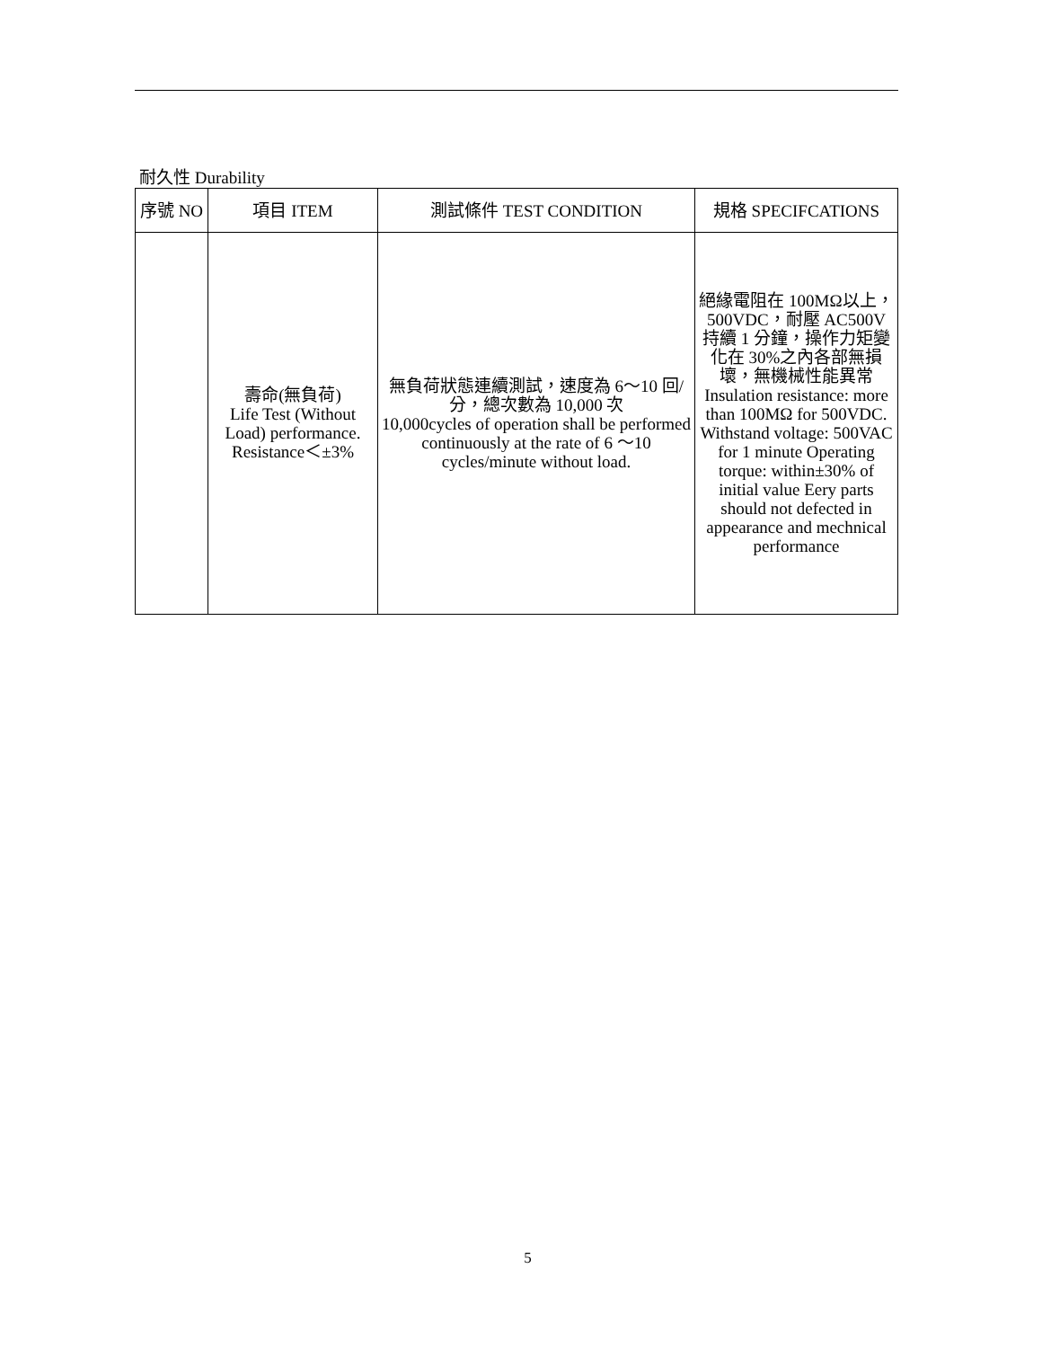耐久性 Durability
| 序號 NO | 項目 ITEM | 測試條件 TEST CONDITION | 規格 SPECIFCATIONS |
| --- | --- | --- | --- |
| | 壽命(無負荷) Life Test (Without Load) performance. Resistance＜±3% | 無負荷狀態連續測試，速度為 6～10 回/分，總次數為 10,000 次 10,000cycles of operation shall be performed continuously at the rate of 6 ～10 cycles/minute without load. | 絕緣電阻在 100MΩ以上，500VDC，耐壓 AC500V 持續 1 分鐘，操作力矩變化在 30%之內各部無損壞，無機械性能異常 Insulation resistance: more than 100MΩ for 500VDC. Withstand voltage: 500VAC for 1 minute Operating torque: within±30% of initial value Eery parts should not defected in appearance and mechnical performance |
5